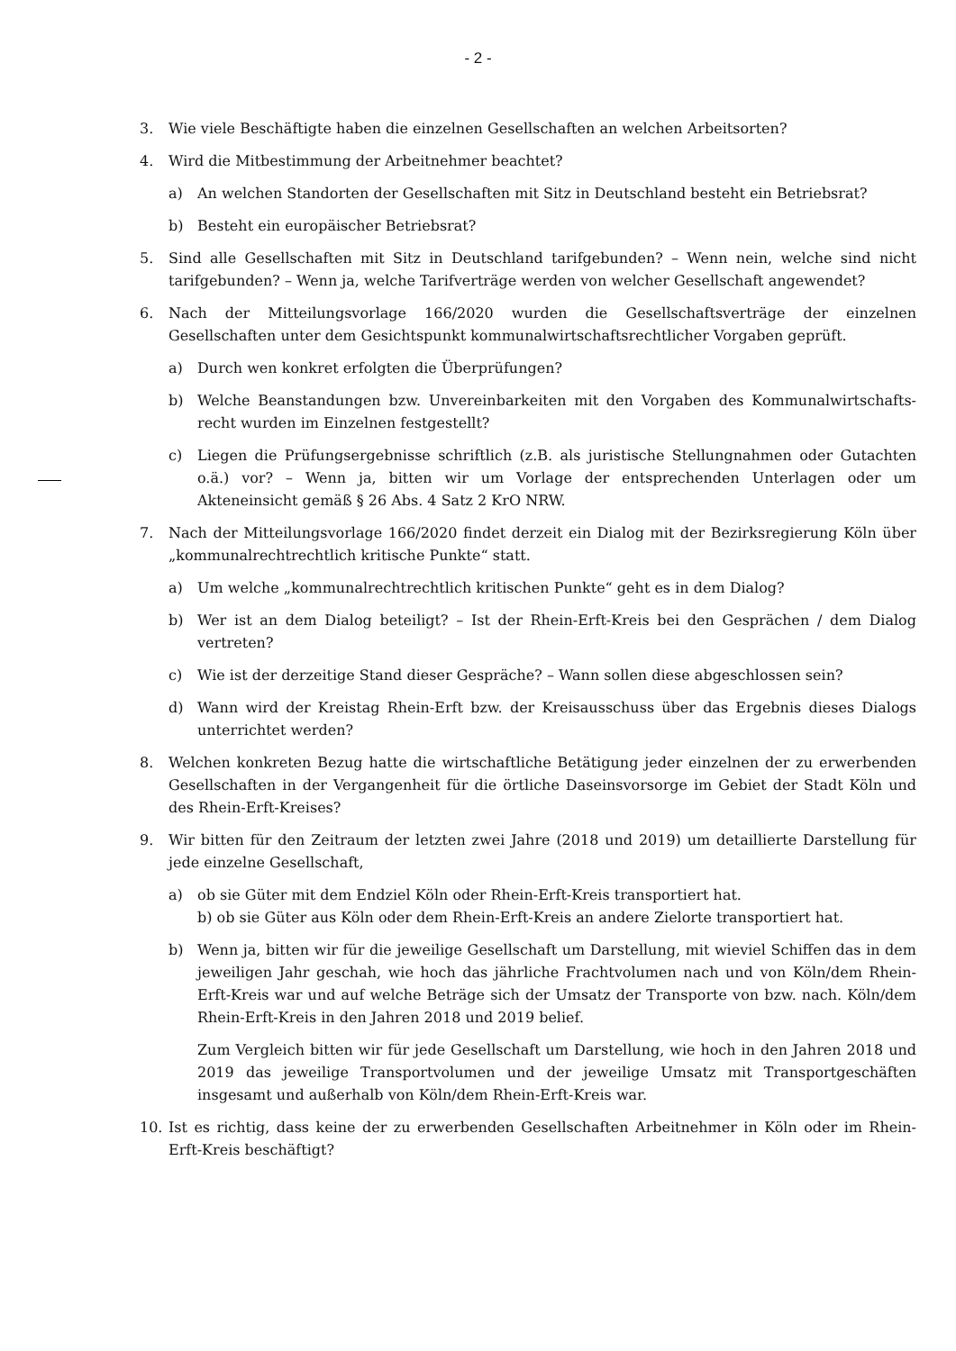- 2 -
3. Wie viele Beschäftigte haben die einzelnen Gesellschaften an welchen Arbeitsorten?
4. Wird die Mitbestimmung der Arbeitnehmer beachtet?
a) An welchen Standorten der Gesellschaften mit Sitz in Deutschland besteht ein Betriebsrat?
b) Besteht ein europäischer Betriebsrat?
5. Sind alle Gesellschaften mit Sitz in Deutschland tarifgebunden? – Wenn nein, welche sind nicht tarifgebunden? – Wenn ja, welche Tarifverträge werden von welcher Gesellschaft angewendet?
6. Nach der Mitteilungsvorlage 166/2020 wurden die Gesellschaftsverträge der einzelnen Gesellschaften unter dem Gesichtspunkt kommunalwirtschaftsrechtlicher Vorgaben geprüft.
a) Durch wen konkret erfolgten die Überprüfungen?
b) Welche Beanstandungen bzw. Unvereinbarkeiten mit den Vorgaben des Kommunalwirtschafts-recht wurden im Einzelnen festgestellt?
c) Liegen die Prüfungsergebnisse schriftlich (z.B. als juristische Stellungnahmen oder Gutachten o.ä.) vor? – Wenn ja, bitten wir um Vorlage der entsprechenden Unterlagen oder um Akteneinsicht gemäß § 26 Abs. 4 Satz 2 KrO NRW.
7. Nach der Mitteilungsvorlage 166/2020 findet derzeit ein Dialog mit der Bezirksregierung Köln über „kommunalrechtrechtlich kritische Punkte“ statt.
a) Um welche „kommunalrechtrechtlich kritischen Punkte“ geht es in dem Dialog?
b) Wer ist an dem Dialog beteiligt? – Ist der Rhein-Erft-Kreis bei den Gesprächen / dem Dialog vertreten?
c) Wie ist der derzeitige Stand dieser Gespräche? – Wann sollen diese abgeschlossen sein?
d) Wann wird der Kreistag Rhein-Erft bzw. der Kreisausschuss über das Ergebnis dieses Dialogs unterrichtet werden?
8. Welchen konkreten Bezug hatte die wirtschaftliche Betätigung jeder einzelnen der zu erwerbenden Gesellschaften in der Vergangenheit für die örtliche Daseinsvorsorge im Gebiet der Stadt Köln und des Rhein-Erft-Kreises?
9. Wir bitten für den Zeitraum der letzten zwei Jahre (2018 und 2019) um detaillierte Darstellung für jede einzelne Gesellschaft,
a) ob sie Güter mit dem Endziel Köln oder Rhein-Erft-Kreis transportiert hat.
b) ob sie Güter aus Köln oder dem Rhein-Erft-Kreis an andere Zielorte transportiert hat.
b) Wenn ja, bitten wir für die jeweilige Gesellschaft um Darstellung, mit wieviel Schiffen das in dem jeweiligen Jahr geschah, wie hoch das jährliche Frachtvolumen nach und von Köln/dem Rhein-Erft-Kreis war und auf welche Beträge sich der Umsatz der Transporte von bzw. nach. Köln/dem Rhein-Erft-Kreis in den Jahren 2018 und 2019 belief.
Zum Vergleich bitten wir für jede Gesellschaft um Darstellung, wie hoch in den Jahren 2018 und 2019 das jeweilige Transportvolumen und der jeweilige Umsatz mit Transportgeschäften insgesamt und außerhalb von Köln/dem Rhein-Erft-Kreis war.
10. Ist es richtig, dass keine der zu erwerbenden Gesellschaften Arbeitnehmer in Köln oder im Rhein-Erft-Kreis beschäftigt?